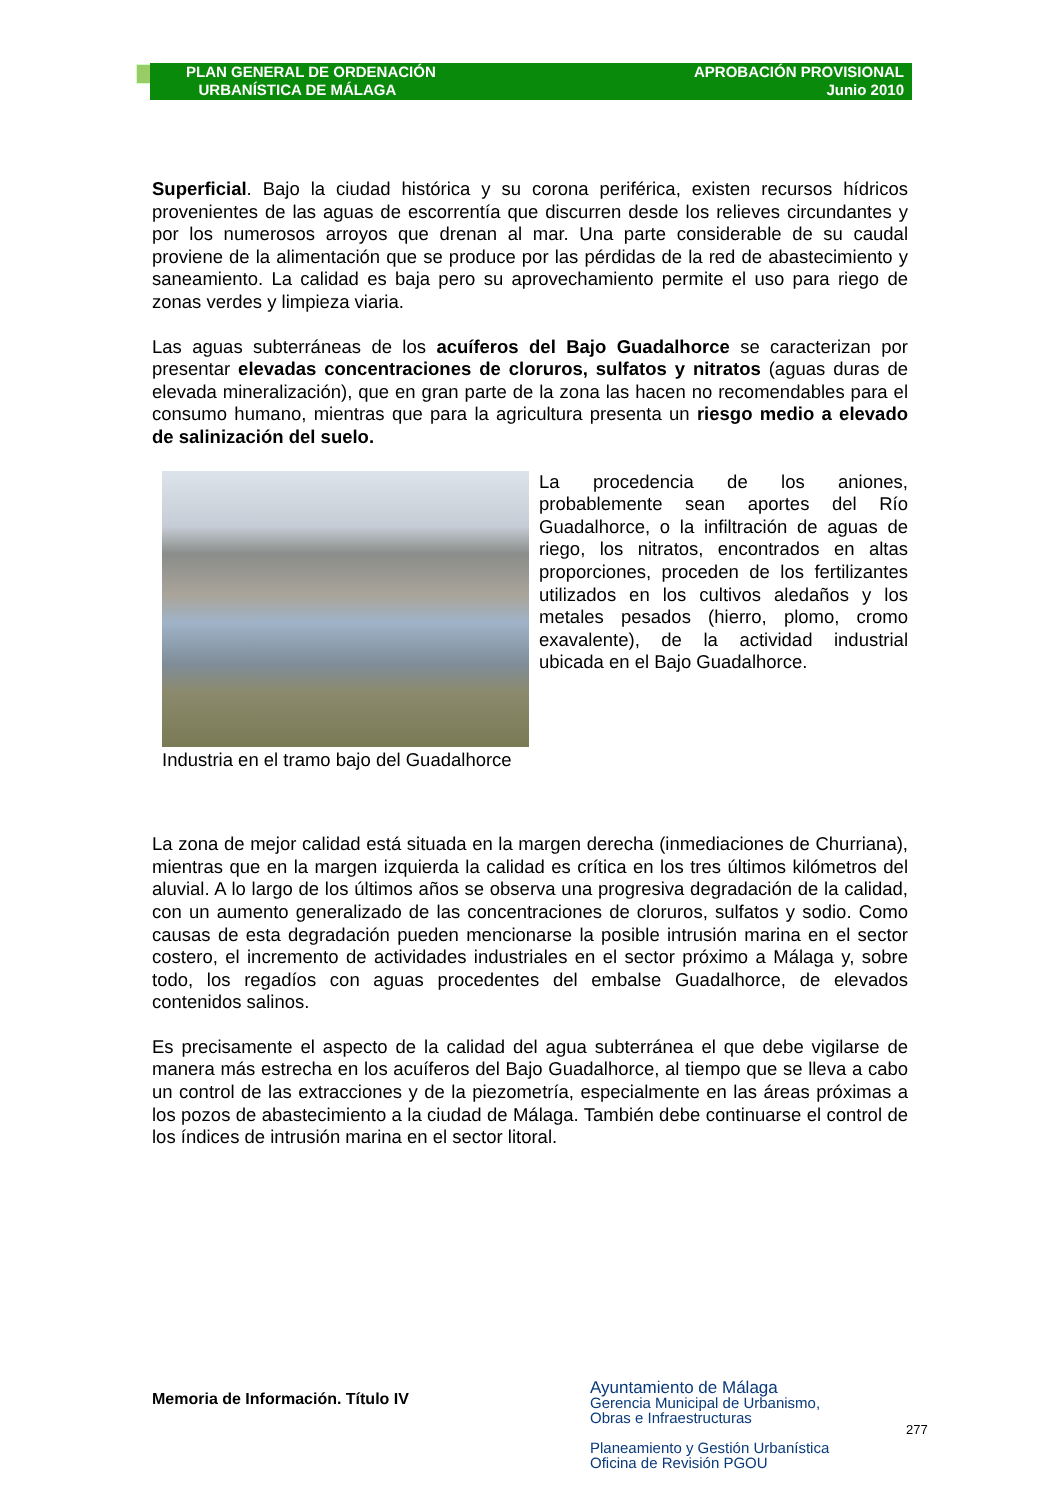PLAN GENERAL DE ORDENACIÓN
URBANÍSTICA DE MÁLAGA
APROBACIÓN PROVISIONAL
Junio 2010
Superficial. Bajo la ciudad histórica y su corona periférica, existen recursos hídricos provenientes de las aguas de escorrentía que discurren desde los relieves circundantes y por los numerosos arroyos que drenan al mar. Una parte considerable de su caudal proviene de la alimentación que se produce por las pérdidas de la red de abastecimiento y saneamiento. La calidad es baja pero su aprovechamiento permite el uso para riego de zonas verdes y limpieza viaria.
Las aguas subterráneas de los acuíferos del Bajo Guadalhorce se caracterizan por presentar elevadas concentraciones de cloruros, sulfatos y nitratos (aguas duras de elevada mineralización), que en gran parte de la zona las hacen no recomendables para el consumo humano, mientras que para la agricultura presenta un riesgo medio a elevado de salinización del suelo.
Industria en el tramo bajo del Guadalhorce
La procedencia de los aniones, probablemente sean aportes del Río Guadalhorce, o la infiltración de aguas de riego, los nitratos, encontrados en altas proporciones, proceden de los fertilizantes utilizados en los cultivos aledaños y los metales pesados (hierro, plomo, cromo exavalente), de la actividad industrial ubicada en el Bajo Guadalhorce.
La zona de mejor calidad está situada en la margen derecha (inmediaciones de Churriana), mientras que en la margen izquierda la calidad es crítica en los tres últimos kilómetros del aluvial. A lo largo de los últimos años se observa una progresiva degradación de la calidad, con un aumento generalizado de las concentraciones de cloruros, sulfatos y sodio. Como causas de esta degradación pueden mencionarse la posible intrusión marina en el sector costero, el incremento de actividades industriales en el sector próximo a Málaga y, sobre todo, los regadíos con aguas procedentes del embalse Guadalhorce, de elevados contenidos salinos.
Es precisamente el aspecto de la calidad del agua subterránea el que debe vigilarse de manera más estrecha en los acuíferos del Bajo Guadalhorce, al tiempo que se lleva a cabo un control de las extracciones y de la piezometría, especialmente en las áreas próximas a los pozos de abastecimiento a la ciudad de Málaga. También debe continuarse el control de los índices de intrusión marina en el sector litoral.
Memoria de Información. Título IV
Ayuntamiento de Málaga
Gerencia Municipal de Urbanismo,
Obras e Infraestructuras
Planeamiento y Gestión Urbanística
Oficina de Revisión PGOU
277